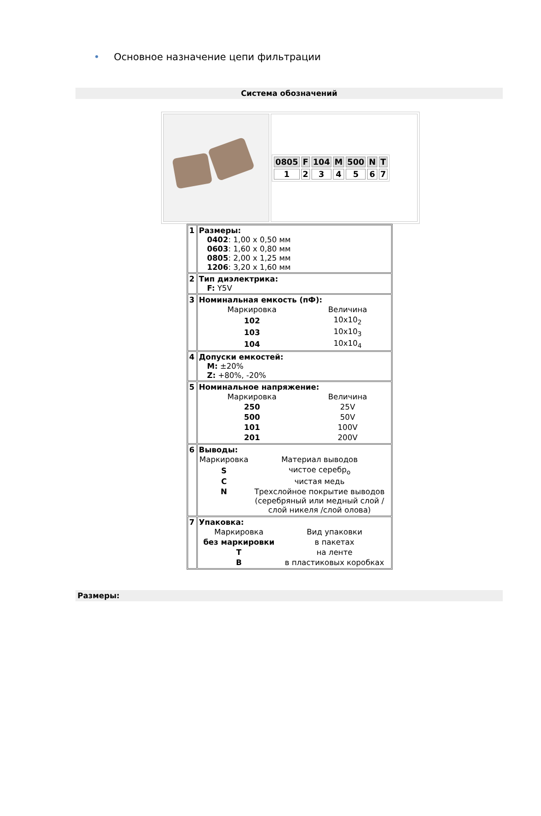• Основное назначение цепи фильтрации
Система обозначений
| | / 0805 / F / 104 / M / 500 / N / T / / 1 / 2 / 3 / 4 / 5 / 6 / 7 / |
| 1 | Размеры: 0402 : 1,00 x 0,50 мм 0603 : 1,60 x 0,80 мм 0805 : 2,00 x 1,25 мм 1206 : 3,20 x 1,60 мм |
| 2 | Тип диэлектрика: F: Y5V |
| 3 | Номинальная емкость (пФ): / Маркировка / Величина / / 102 / 10x10<sub>2</sub> / / 103 / 10x10<sub>3</sub> / / 104 / 10x10<sub>4</sub> / |
| 4 | Допуски емкостей: M: ±20% Z: +80%, -20% |
| 5 | Номинальное напряжение: / Маркировка / Величина / / 250 / 25V / / 500 / 50V / / 101 / 100V / / 201 / 200V / |
| 6 | Выводы: / Маркировка / Материал выводов / / S / чистое серебр<sub>о</sub> / / C / чистая медь / / N / Трехслойное покрытие выводов (серебряный или медный слой / слой никеля /слой олова) / |
| 7 | Упаковка: / Маркировка / Вид упаковки / / без маркировки / в пакетах / / T / на ленте / / B / в пластиковых коробках / |
Размеры: